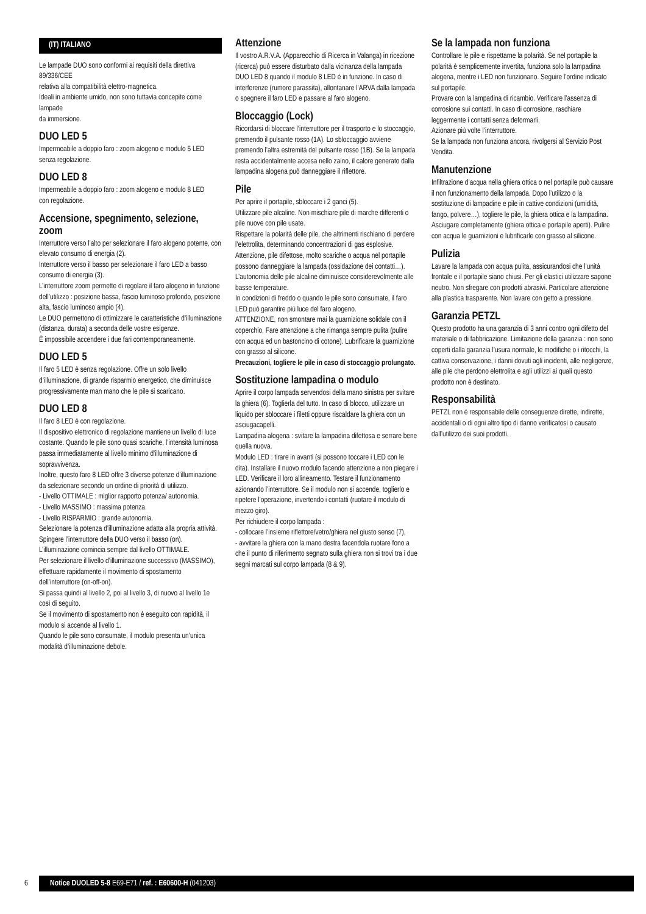(IT) ITALIANO
Le lampade DUO sono conformi ai requisiti della direttiva 89/336/CEE
relativa alla compatibilità elettro-magnetica.
Ideali in ambiente umido, non sono tuttavia concepite come lampade
da immersione.
DUO LED 5
Impermeabile a doppio faro : zoom alogeno e modulo 5 LED
senza regolazione.
DUO LED 8
Impermeabile a doppio faro : zoom alogeno e modulo 8 LED
con regolazione.
Accensione, spegnimento, selezione, zoom
Interruttore verso l’alto per selezionare il faro alogeno potente, con elevato consumo di energia (2).
Interruttore verso il basso per selezionare il faro LED a basso consumo di energia (3).
L’interruttore zoom permette di regolare il faro alogeno in funzione dell’utilizzo : posizione bassa, fascio luminoso profondo, posizione alta, fascio luminoso ampio (4).
Le DUO permettono di ottimizzare le caratteristiche d’illuminazione (distanza, durata) a seconda delle vostre esigenze.
È impossibile accendere i due fari contemporaneamente.
DUO LED 5
Il faro 5 LED è senza regolazione. Offre un solo livello d’illuminazione, di grande risparmio energetico, che diminuisce progressivamente man mano che le pile si scaricano.
DUO LED 8
Il faro 8 LED è con regolazione.
Il dispositivo elettronico di regolazione mantiene un livello di luce costante. Quando le pile sono quasi scariche, l’intensità luminosa passa immediatamente al livello minimo d’illuminazione di sopravvivenza.
Inoltre, questo faro 8 LED offre 3 diverse potenze d’illuminazione da selezionare secondo un ordine di priorità di utilizzo.
- Livello OTTIMALE : miglior rapporto potenza/ autonomia.
- Livello MASSIMO : massima potenza.
- Livello RISPARMIO : grande autonomia.
Selezionare la potenza d’illuminazione adatta alla propria attività.
Spingere l’interruttore della DUO verso il basso (on). L’illuminazione comincia sempre dal livello OTTIMALE.
Per selezionare il livello d’illuminazione successivo (MASSIMO), effettuare rapidamente il movimento di spostamento dell’interruttore (on-off-on).
Si passa quindi al livello 2, poi al livello 3, di nuovo al livello 1e così di seguito.
Se il movimento di spostamento non è eseguito con rapidità, il modulo si accende al livello 1.
Quando le pile sono consumate, il modulo presenta un’unica modalità d’illuminazione debole.
Attenzione
Il vostro A.R.V.A. (Apparecchio di Ricerca in Valanga) in ricezione (ricerca) può essere disturbato dalla vicinanza della lampada
DUO LED 8 quando il modulo 8 LED è in funzione. In caso di interferenze (rumore parassita), allontanare l’ARVA dalla lampada o spegnere il faro LED e passare al faro alogeno.
Bloccaggio (Lock)
Ricordarsi di bloccare l’interruttore per il trasporto e lo stoccaggio, premendo il pulsante rosso (1A). Lo sbloccaggio avviene premendo l’altra estremità del pulsante rosso (1B). Se la lampada resta accidentalmente accesa nello zaino, il calore generato dalla lampadina alogena può danneggiare il riflettore.
Pile
Per aprire il portapile, sbloccare i 2 ganci (5).
Utilizzare pile alcaline. Non mischiare pile di marche differenti o pile nuove con pile usate.
Rispettare la polarità delle pile, che altrimenti rischiano di perdere l’elettrolita, determinando concentrazioni di gas esplosive.
Attenzione, pile difettose, molto scariche o acqua nel portapile possono danneggiare la lampada (ossidazione dei contatti…).
L’autonomia delle pile alcaline diminuisce considerevolmente alle basse temperature.
In condizioni di freddo o quando le pile sono consumate, il faro LED può garantire più luce del faro alogeno.
ATTENZIONE, non smontare mai la guarnizione solidale con il coperchio. Fare attenzione a che rimanga sempre pulita (pulire con acqua ed un bastoncino di cotone). Lubrificare la guarnizione con grasso al silicone.
Precauzioni, togliere le pile in caso di stoccaggio prolungato.
Sostituzione lampadina o modulo
Aprire il corpo lampada servendosi della mano sinistra per svitare la ghiera (6). Toglierla del tutto. In caso di blocco, utilizzare un liquido per sbloccare i filetti oppure riscaldare la ghiera con un asciugacapelli.
Lampadina alogena : svitare la lampadina difettosa e serrare bene quella nuova.
Modulo LED : tirare in avanti (si possono toccare i LED con le dita). Installare il nuovo modulo facendo attenzione a non piegare i LED. Verificare il loro allineamento. Testare il funzionamento azionando l’interruttore. Se il modulo non si accende, toglierlo e ripetere l’operazione, invertendo i contatti (ruotare il modulo di mezzo giro).
Per richiudere il corpo lampada :
- collocare l’insieme riflettore/vetro/ghiera nel giusto senso (7),
- avvitare la ghiera con la mano destra facendola ruotare fono a che il punto di riferimento segnato sulla ghiera non si trovi tra i due segni marcati sul corpo lampada (8 & 9).
Se la lampada non funziona
Controllare le pile e rispettarne la polarità. Se nel portapile la polarità è semplicemente invertita, funziona solo la lampadina alogena, mentre i LED non funzionano. Seguire l’ordine indicato sul portapile.
Provare con la lampadina di ricambio. Verificare l’assenza di corrosione sui contatti. In caso di corrosione, raschiare leggermente i contatti senza deformarli.
Azionare più volte l’interruttore.
Se la lampada non funziona ancora, rivolgersi al Servizio Post Vendita.
Manutenzione
Infiltrazione d’acqua nella ghiera ottica o nel portapile può causare
il non funzionamento della lampada. Dopo l’utilizzo o la sostituzione di lampadine e pile in cattive condizioni (umidità, fango, polvere…), togliere le pile, la ghiera ottica e la lampadina. Asciugare completamente (ghiera ottica e portapile aperti). Pulire con acqua le guarnizioni e lubrificarle con grasso al silicone.
Pulizia
Lavare la lampada con acqua pulita, assicurandosi che l’unità frontale e il portapile siano chiusi. Per gli elastici utilizzare sapone neutro. Non sfregare con prodotti abrasivi. Particolare attenzione alla plastica trasparente. Non lavare con getto a pressione.
Garanzia PETZL
Questo prodotto ha una garanzia di 3 anni contro ogni difetto del materiale o di fabbricazione. Limitazione della garanzia : non sono coperti dalla garanzia l’usura normale, le modifiche o i ritocchi, la cattiva conservazione, i danni dovuti agli incidenti, alle negligenze, alle pile che perdono elettrolita e agli utilizzi ai quali questo prodotto non è destinato.
Responsabilità
PETZL non è responsabile delle conseguenze dirette, indirette, accidentali o di ogni altro tipo di danno verificatosi o causato dall’utilizzo dei suoi prodotti.
6
Notice DUOLED 5-8 E69-E71 / ref. : E60600-H (041203)